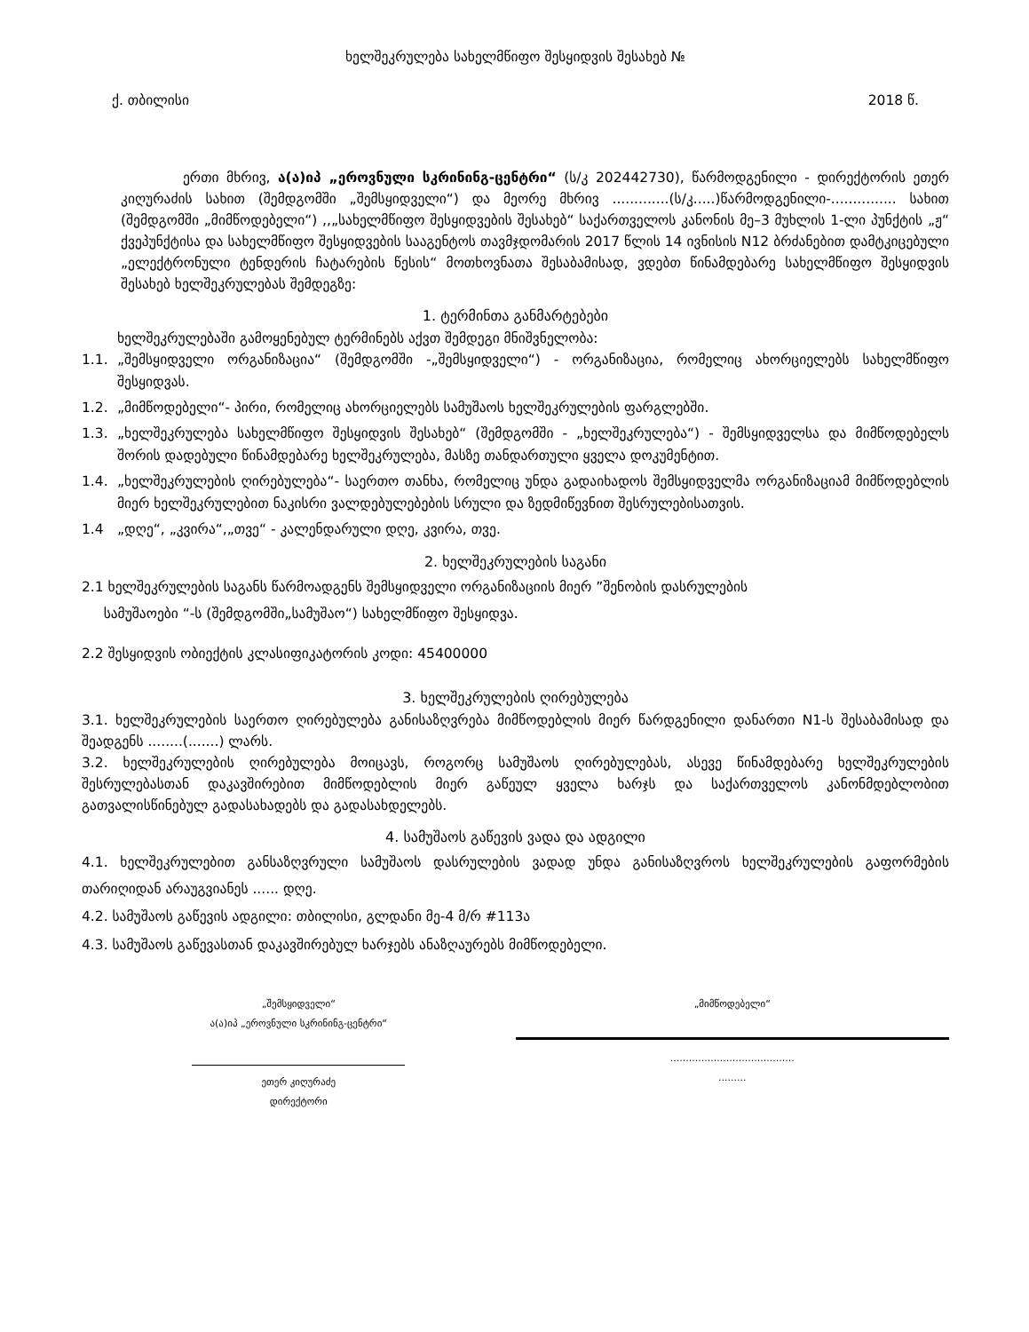ხელშეკრულება სახელმწიფო შესყიდვის შესახებ №
ქ. თბილისი 2018 წ.
ერთი მხრივ, ა(ა)იპ „ეროვნული სკრინინგ-ცენტრი“ (ს/კ 202442730), წარმოდგენილი - დირექტორის ეთერ კიღურაძის სახით (შემდგომში „შემსყიდველი“) და მეორე მხრივ .............(ს/კ.....)წარმოდგენილი-............... სახით (შემდგომში „მიმწოდებელი“) ,,„სახელმწიფო შესყიდვების შესახებ“ საქართველოს კანონის მე–3 მუხლის 1-ლი პუნქტის „ჟ“ ქვეპუნქტისა და სახელმწიფო შესყიდვების სააგენტოს თავმჯდომარის 2017 წლის 14 ივნისის N12 ბრძანებით დამტკიცებული „ელექტრონული ტენდერის ჩატარების წესის“ მოთხოვნათა შესაბამისად, ვდებთ წინამდებარე სახელმწიფო შესყიდვის შესახებ ხელშეკრულებას შემდეგზე:
1. ტერმინთა განმარტებები
ხელშეკრულებაში გამოყენებულ ტერმინებს აქვთ შემდეგი მნიშვნელობა:
1.1. „შემსყიდველი ორგანიზაცია“ (შემდგომში -„შემსყიდველი“) - ორგანიზაცია, რომელიც ახორციელებს სახელმწიფო შესყიდვას.
1.2. „მიმწოდებელი“- პირი, რომელიც ახორციელებს სამუშაოს ხელშეკრულების ფარგლებში.
1.3. „ხელშეკრულება სახელმწიფო შესყიდვის შესახებ“ (შემდგომში - „ხელშეკრულება“) - შემსყიდველსა და მიმწოდებელს შორის დადებული წინამდებარე ხელშეკრულება, მასზე თანდართული ყველა დოკუმენტით.
1.4. „ხელშეკრულების ღირებულება“- საერთო თანხა, რომელიც უნდა გადაიხადოს შემსყიდველმა ორგანიზაციამ მიმწოდებლის მიერ ხელშეკრულებით ნაკისრი ვალდებულებების სრული და ზედმიწევნით შესრულებისათვის.
1.4 „დღე“, „კვირა“,„თვე“ - კალენდარული დღე, კვირა, თვე.
2. ხელშეკრულების საგანი
2.1 ხელშეკრულების საგანს წარმოადგენს შემსყიდველი ორგანიზაციის მიერ ”შენობის დასრულების
სამუშაოები “-ს (შემდგომში„სამუშაო“) სახელმწიფო შესყიდვა.
2.2 შესყიდვის ობიექტის კლასიფიკატორის კოდი: 45400000
3. ხელშეკრულების ღირებულება
3.1. ხელშეკრულების საერთო ღირებულება განისაზღვრება მიმწოდებლის მიერ წარდგენილი დანართი N1-ს შესაბამისად და შეადგენს ........(.......) ლარს.
3.2. ხელშეკრულების ღირებულება მოიცავს, როგორც სამუშაოს ღირებულებას, ასევე წინამდებარე ხელშეკრულების შესრულებასთან დაკავშირებით მიმწოდებლის მიერ გაწეულ ყველა ხარჯს და საქართველოს კანონმდებლობით გათვალისწინებულ გადასახადებს და გადასახდელებს.
4. სამუშაოს გაწევის ვადა და ადგილი
4.1. ხელშეკრულებით განსაზღვრული სამუშაოს დასრულების ვადად უნდა განისაზღვროს ხელშეკრულების გაფორმების თარიღიდან არაუგვიანეს ...... დღე.
4.2. სამუშაოს გაწევის ადგილი: თბილისი, გლდანი მე-4 მ/რ #113ა
4.3. სამუშაოს გაწევასთან დაკავშირებულ ხარჯებს ანაზღაურებს მიმწოდებელი.
„შემსყიდველი“
ა(ა)იპ „ეროვნული სკრინინგ-ცენტრი“
ეთერ კიღურაძე
დირექტორი
„მიმწოდებელი“
........................................
.........